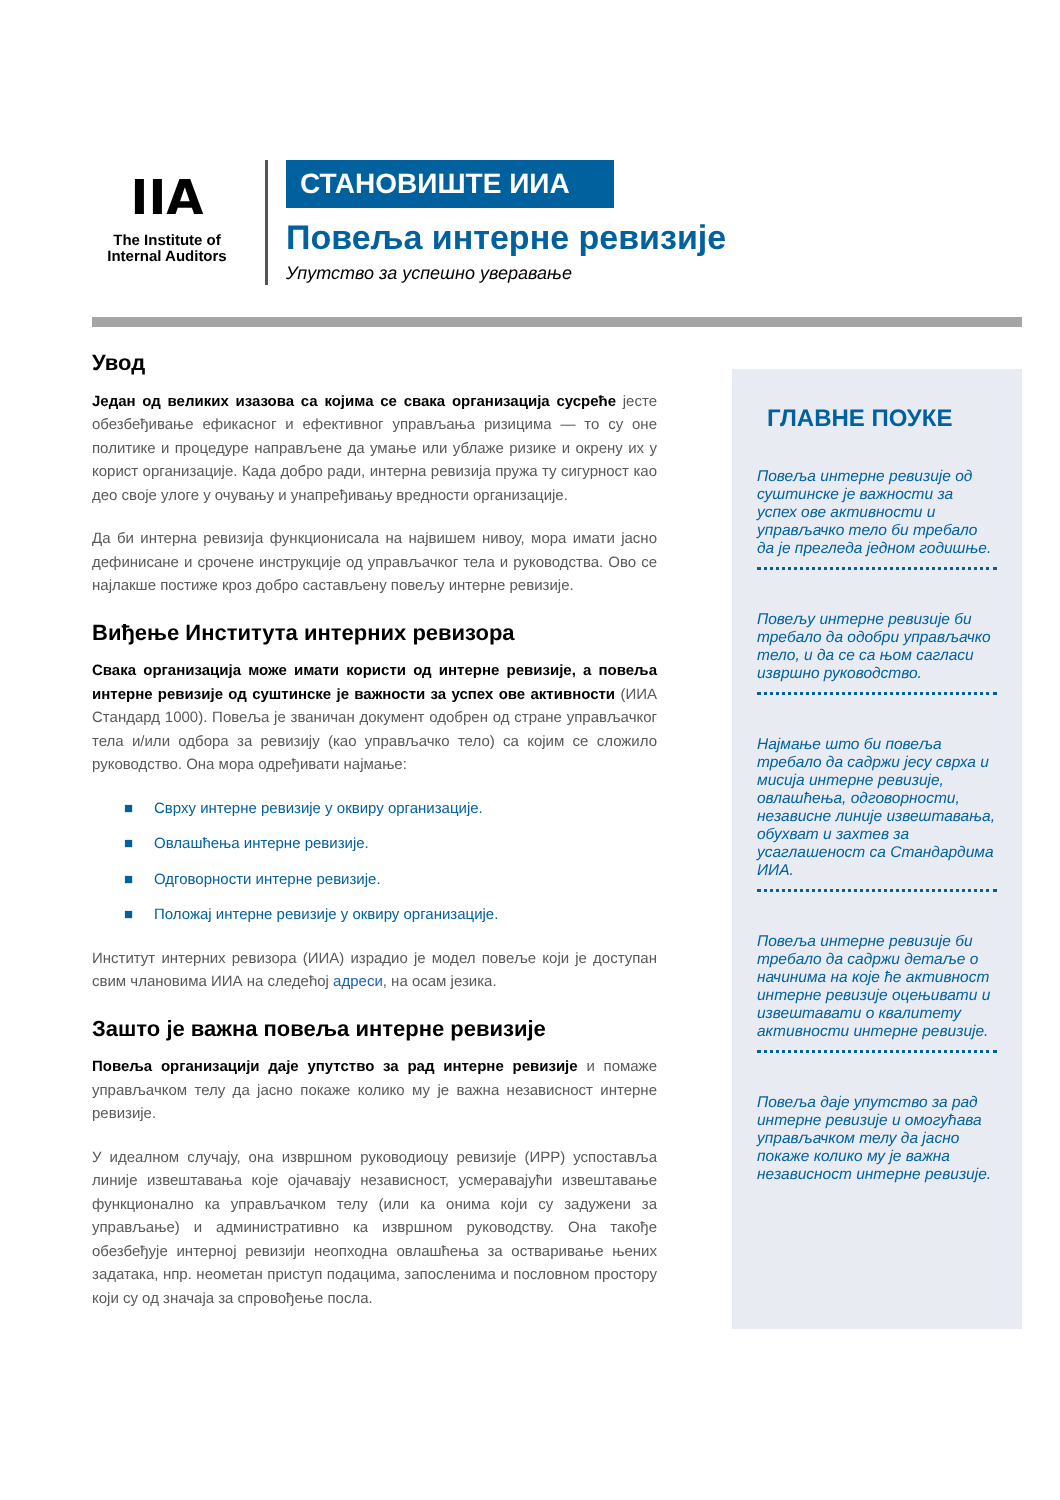IIA
The Institute of
Internal Auditors
СТАНОВИШТЕ ИИА
Повеља интерне ревизије
Упутство за успешно уверавање
Увод
Један од великих изазова са којима се свака организација сусреће јесте обезбеђивање ефикасног и ефективног управљања ризицима — то су оне политике и процедуре направљене да умање или ублаже ризике и окрену их у корист организације. Када добро ради, интерна ревизија пружа ту сигурност као део своје улоге у очувању и унапређивању вредности организације.
Да би интерна ревизија функционисала на највишем нивоу, мора имати јасно дефинисане и срочене инструкције од управљачког тела и руководства. Ово се најлакше постиже кроз добро састављену повељу интерне ревизије.
Виђење Института интерних ревизора
Свака организација може имати користи од интерне ревизије, а повеља интерне ревизије од суштинске је важности за успех ове активности (ИИА Стандард 1000). Повеља је званичан документ одобрен од стране управљачког тела и/или одбора за ревизију (као управљачко тело) са којим се сложило руководство. Она мора одређивати најмање:
■ Сврху интерне ревизије у оквиру организације.
■ Овлашћења интерне ревизије.
■ Одговорности интерне ревизије.
■ Положај интерне ревизије у оквиру организације.
Институт интерних ревизора (ИИА) израдио је модел повеље који је доступан свим члановима ИИА на следећој адреси, на осам језика.
Зашто је важна повеља интерне ревизије
Повеља организацији даје упутство за рад интерне ревизије и помаже управљачком телу да јасно покаже колико му је важна независност интерне ревизије.
У идеалном случају, она извршном руководиоцу ревизије (ИРР) успоставља линије извештавања које ојачавају независност, усмеравајући извештавање функционално ка управљачком телу (или ка онима који су задужени за управљање) и административно ка извршном руководству. Она такође обезбеђује интерној ревизији неопходна овлашћења за остваривање њених задатака, нпр. неометан приступ подацима, запосленима и пословном простору који су од значаја за спровођење посла.
ГЛАВНЕ ПОУКЕ
Повеља интерне ревизије од суштинске је важности за успех ове активности и управљачко тело би требало да је прегледа једном годишње.
Повељу интерне ревизије би требало да одобри управљачко тело, и да се са њом сагласи извршно руководство.
Најмање што би повеља требало да садржи јесу сврха и мисија интерне ревизије, овлашћења, одговорности, независне линије извештавања, обухват и захтев за усаглашеност са Стандардима ИИА.
Повеља интерне ревизије би требало да садржи детаље о начинима на које ће активност интерне ревизије оцењивати и извештавати о квалитету активности интерне ревизије.
Повеља даје упутство за рад интерне ревизије и омогућава управљачком телу да јасно покаже колико му је важна независност интерне ревизије.